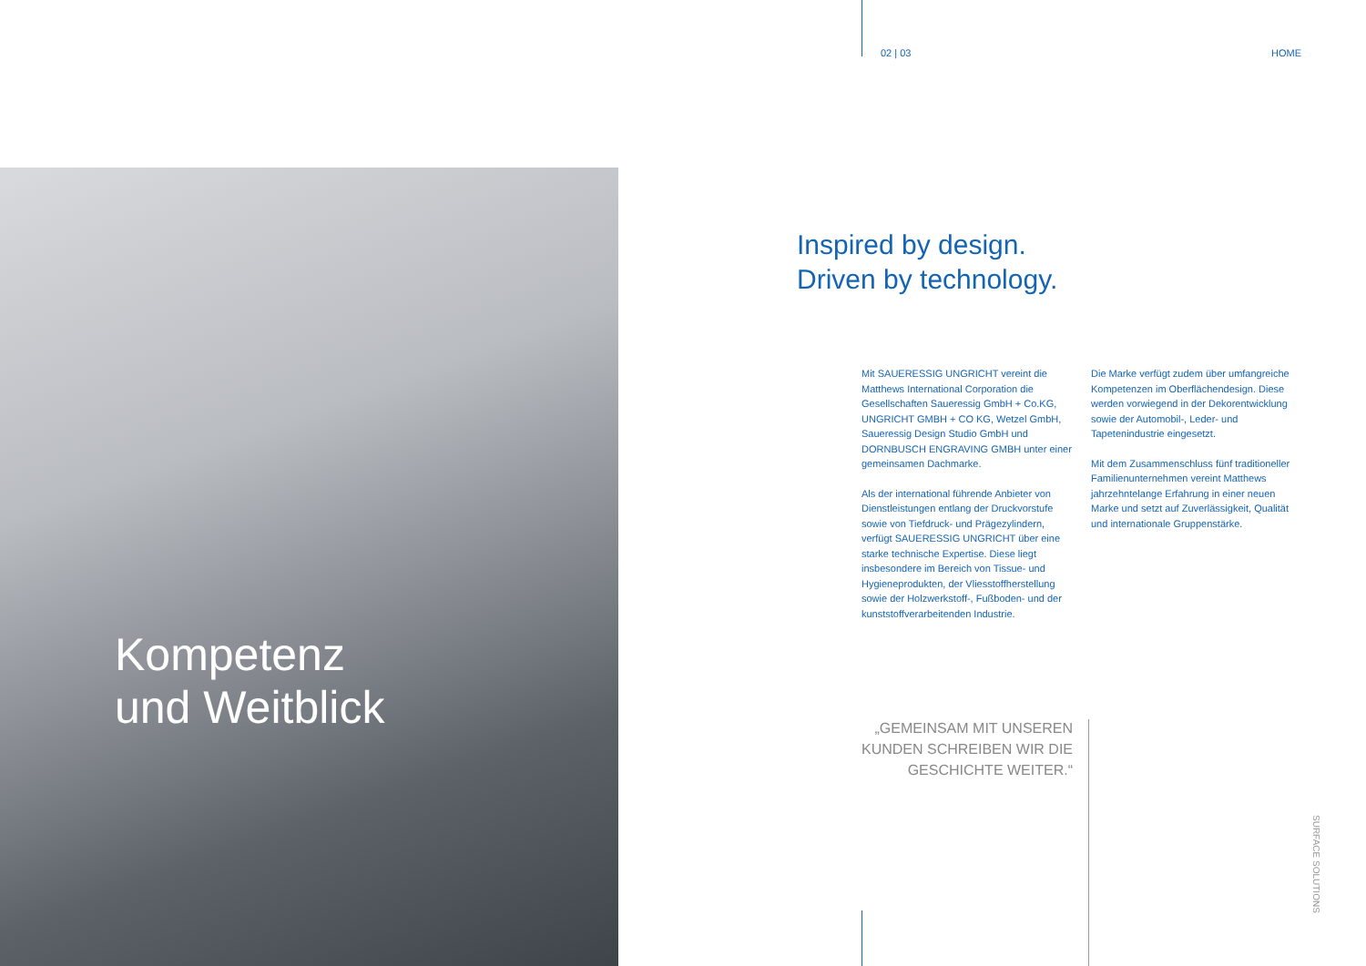02 | 03 HOME
Kompetenz
und Weitblick
Inspired by design.
Driven by technology.
Mit SAUERESSIG UNGRICHT vereint die Matthews International Corporation die Gesellschaften Saueressig GmbH + Co.KG, UNGRICHT GMBH + CO KG, Wetzel GmbH, Saueressig Design Studio GmbH und DORNBUSCH ENGRAVING GMBH unter einer gemeinsamen Dachmarke.
Als der international führende Anbieter von Dienstleistungen entlang der Druckvorstufe sowie von Tiefdruck- und Prägezylindern, verfügt SAUERESSIG UNGRICHT über eine starke technische Expertise. Diese liegt insbesondere im Bereich von Tissue- und Hygieneprodukten, der Vliesstoffherstellung sowie der Holzwerkstoff-, Fußboden- und der kunststoffverarbeitenden Industrie.
Die Marke verfügt zudem über umfangreiche Kompetenzen im Oberflächendesign. Diese werden vorwiegend in der Dekorentwicklung sowie der Automobil-, Leder- und Tapetenindustrie eingesetzt.
Mit dem Zusammenschluss fünf traditioneller Familienunternehmen vereint Matthews jahrzehntelange Erfahrung in einer neuen Marke und setzt auf Zuverlässigkeit, Qualität und internationale Gruppenstärke.
„GEMEINSAM MIT UNSEREN KUNDEN SCHREIBEN WIR DIE GESCHICHTE WEITER.“
SURFACE SOLUTIONS